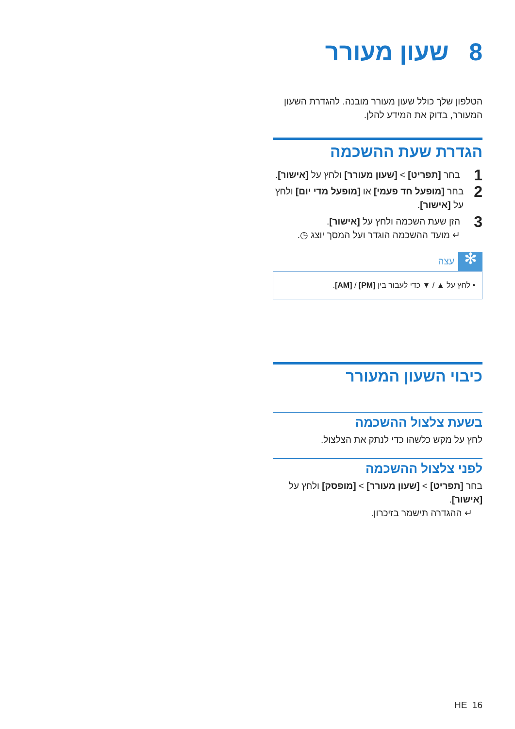8 שעון מעורר
הטלפון שלך כולל שעון מעורר מובנה. להגדרת השעון המעורר, בדוק את המידע להלן.
הגדרת שעת ההשכמה
1 בחר [תפריט] > [שעון מעורר] ולחץ על [אישור].
2 בחר [מופעל חד פעמי] או [מופעל מדי יום] ולחץ על [אישור].
3 הזן שעת השכמה ולחץ על [אישור].
↵ מועד ההשכמה הוגדר ועל המסך יוצג ◷.
✻ עצה
• לחץ על ▲ / ▼ כדי לעבור בין [PM] / [AM].
כיבוי השעון המעורר
בשעת צלצול ההשכמה
לחץ על מקש כלשהו כדי לנתק את הצלצול.
לפני צלצול ההשכמה
בחר [תפריט] > [שעון מעורר] > [מופסק] ולחץ על [אישור].
↵ ההגדרה תישמר בזיכרון.
HE 16